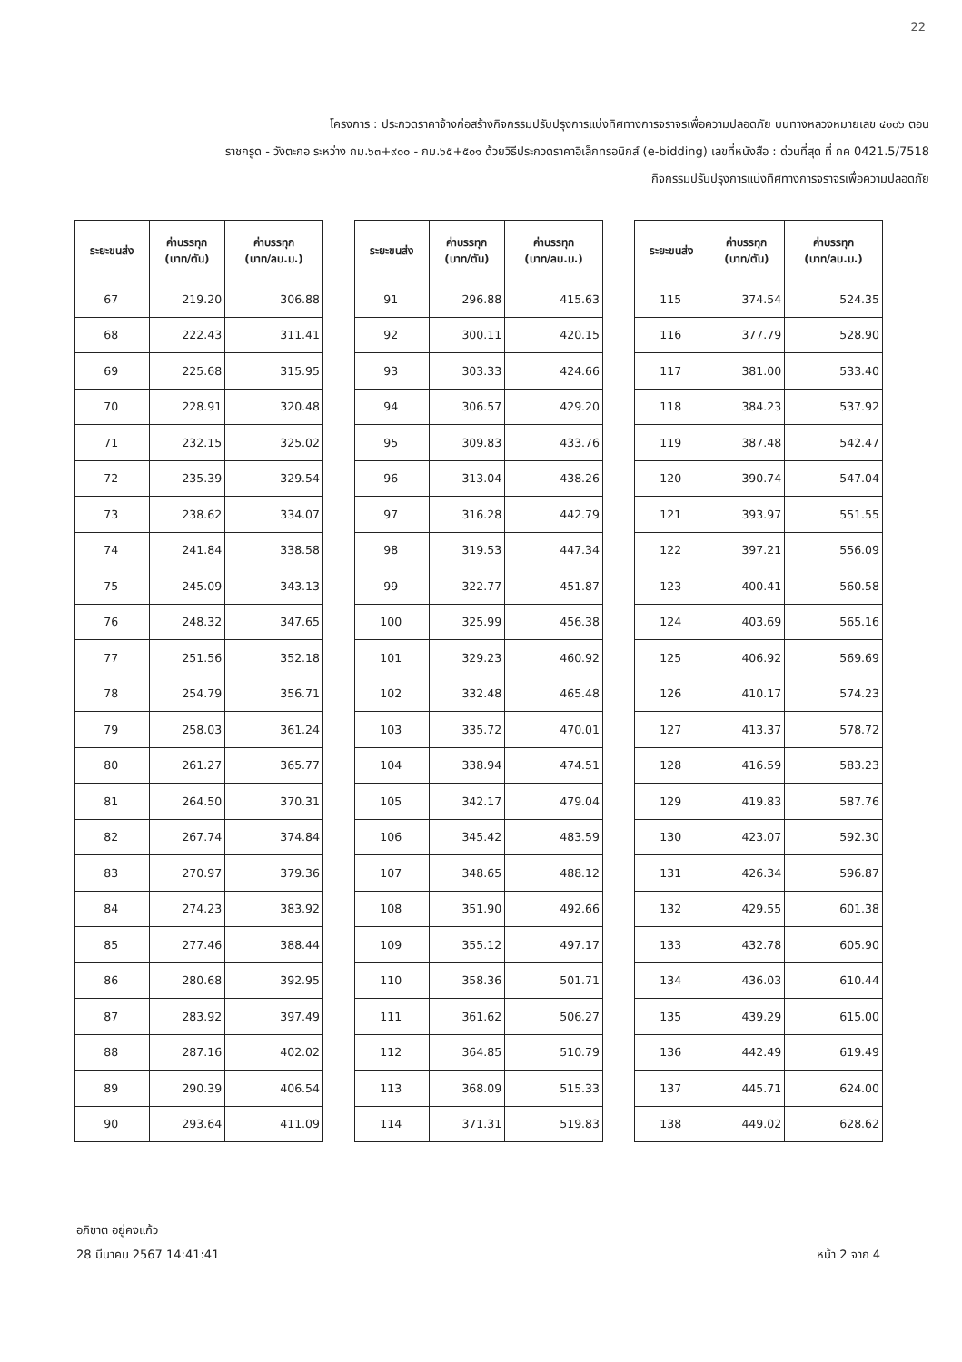22
โครงการ : ประกวดราคาจ้างก่อสร้างกิจกรรมปรับปรุงการแบ่งทิศทางการจราจรเพื่อความปลอดภัย บนทางหลวงหมายเลข ๔๐๐๖ ตอน
ราชกรูด - วังตะกอ ระหว่าง กม.๖๓+๙๐๐ - กม.๖๕+๕๐๑ ด้วยวิธีประกวดราคาอิเล็กทรอนิกส์ (e-bidding) เลขที่หนังสือ : ด่วนที่สุด ที่ กค 0421.5/7518
กิจกรรมปรับปรุงการแบ่งทิศทางการจราจรเพื่อความปลอดภัย
| ระยะขนส่ง | ค่าบรรทุก (บาท/ตัน) | ค่าบรรทุก (บาท/ลบ.ม.) |
| --- | --- | --- |
| 67 | 219.20 | 306.88 |
| 68 | 222.43 | 311.41 |
| 69 | 225.68 | 315.95 |
| 70 | 228.91 | 320.48 |
| 71 | 232.15 | 325.02 |
| 72 | 235.39 | 329.54 |
| 73 | 238.62 | 334.07 |
| 74 | 241.84 | 338.58 |
| 75 | 245.09 | 343.13 |
| 76 | 248.32 | 347.65 |
| 77 | 251.56 | 352.18 |
| 78 | 254.79 | 356.71 |
| 79 | 258.03 | 361.24 |
| 80 | 261.27 | 365.77 |
| 81 | 264.50 | 370.31 |
| 82 | 267.74 | 374.84 |
| 83 | 270.97 | 379.36 |
| 84 | 274.23 | 383.92 |
| 85 | 277.46 | 388.44 |
| 86 | 280.68 | 392.95 |
| 87 | 283.92 | 397.49 |
| 88 | 287.16 | 402.02 |
| 89 | 290.39 | 406.54 |
| 90 | 293.64 | 411.09 |
| ระยะขนส่ง | ค่าบรรทุก (บาท/ตัน) | ค่าบรรทุก (บาท/ลบ.ม.) |
| --- | --- | --- |
| 91 | 296.88 | 415.63 |
| 92 | 300.11 | 420.15 |
| 93 | 303.33 | 424.66 |
| 94 | 306.57 | 429.20 |
| 95 | 309.83 | 433.76 |
| 96 | 313.04 | 438.26 |
| 97 | 316.28 | 442.79 |
| 98 | 319.53 | 447.34 |
| 99 | 322.77 | 451.87 |
| 100 | 325.99 | 456.38 |
| 101 | 329.23 | 460.92 |
| 102 | 332.48 | 465.48 |
| 103 | 335.72 | 470.01 |
| 104 | 338.94 | 474.51 |
| 105 | 342.17 | 479.04 |
| 106 | 345.42 | 483.59 |
| 107 | 348.65 | 488.12 |
| 108 | 351.90 | 492.66 |
| 109 | 355.12 | 497.17 |
| 110 | 358.36 | 501.71 |
| 111 | 361.62 | 506.27 |
| 112 | 364.85 | 510.79 |
| 113 | 368.09 | 515.33 |
| 114 | 371.31 | 519.83 |
| ระยะขนส่ง | ค่าบรรทุก (บาท/ตัน) | ค่าบรรทุก (บาท/ลบ.ม.) |
| --- | --- | --- |
| 115 | 374.54 | 524.35 |
| 116 | 377.79 | 528.90 |
| 117 | 381.00 | 533.40 |
| 118 | 384.23 | 537.92 |
| 119 | 387.48 | 542.47 |
| 120 | 390.74 | 547.04 |
| 121 | 393.97 | 551.55 |
| 122 | 397.21 | 556.09 |
| 123 | 400.41 | 560.58 |
| 124 | 403.69 | 565.16 |
| 125 | 406.92 | 569.69 |
| 126 | 410.17 | 574.23 |
| 127 | 413.37 | 578.72 |
| 128 | 416.59 | 583.23 |
| 129 | 419.83 | 587.76 |
| 130 | 423.07 | 592.30 |
| 131 | 426.34 | 596.87 |
| 132 | 429.55 | 601.38 |
| 133 | 432.78 | 605.90 |
| 134 | 436.03 | 610.44 |
| 135 | 439.29 | 615.00 |
| 136 | 442.49 | 619.49 |
| 137 | 445.71 | 624.00 |
| 138 | 449.02 | 628.62 |
อภิชาต อยู่คงแก้ว
28 มีนาคม 2567 14:41:41 หน้า 2 จาก 4